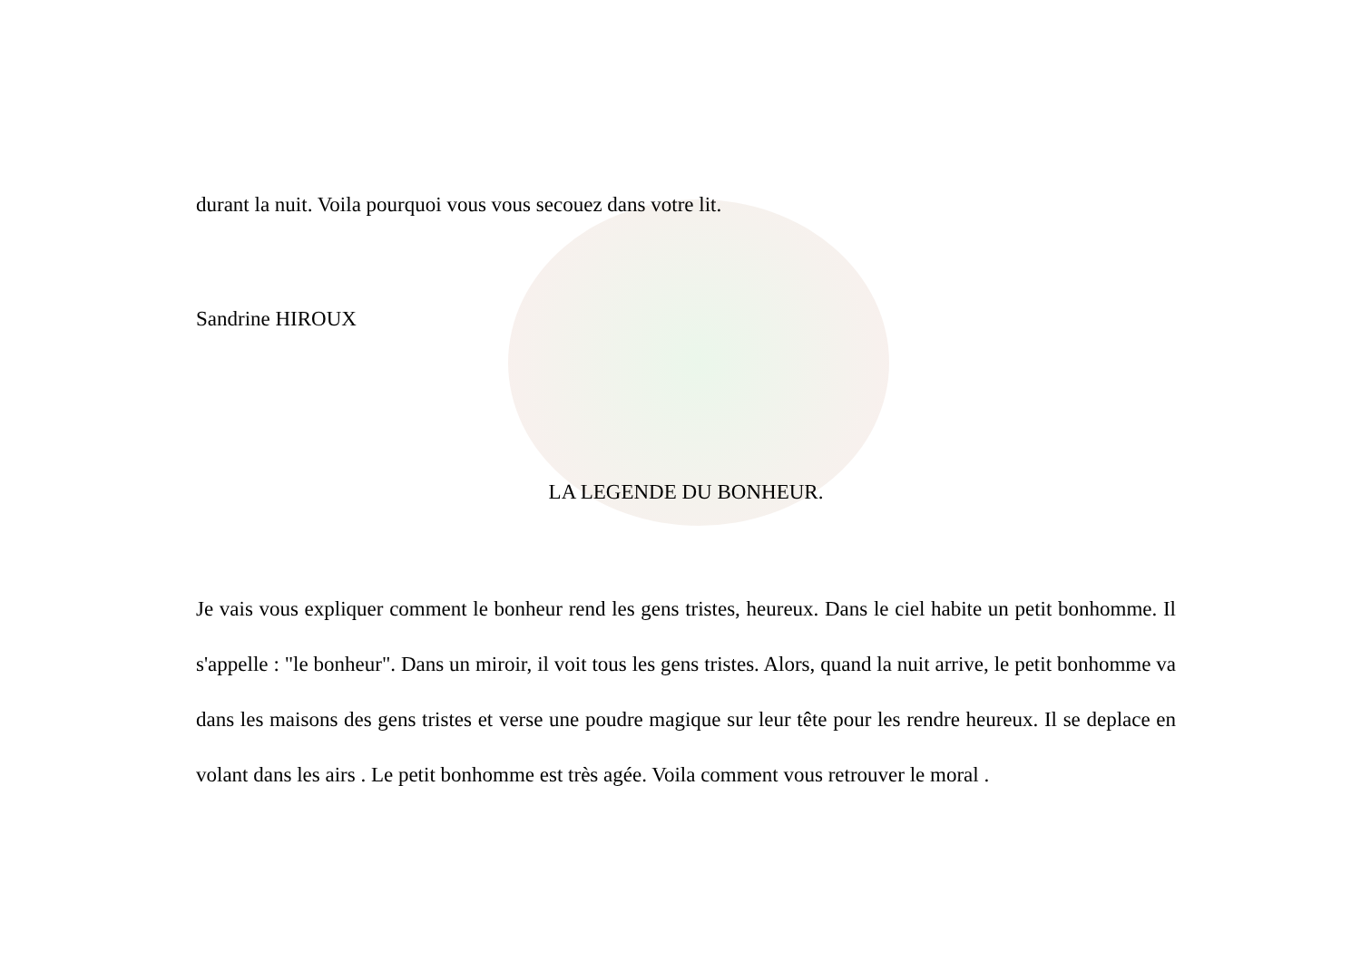durant la nuit. Voila pourquoi vous vous secouez dans votre lit.
Sandrine HIROUX
LA LEGENDE DU BONHEUR.
Je vais vous expliquer comment le bonheur rend les gens tristes, heureux. Dans le ciel habite un petit bonhomme. Il s'appelle : "le bonheur". Dans un miroir, il voit tous les gens tristes. Alors, quand la nuit arrive, le petit bonhomme va dans les maisons des gens tristes et verse une poudre magique sur leur tête pour les rendre heureux. Il se deplace en volant dans les airs . Le petit bonhomme est très agée. Voila comment vous retrouver le moral .